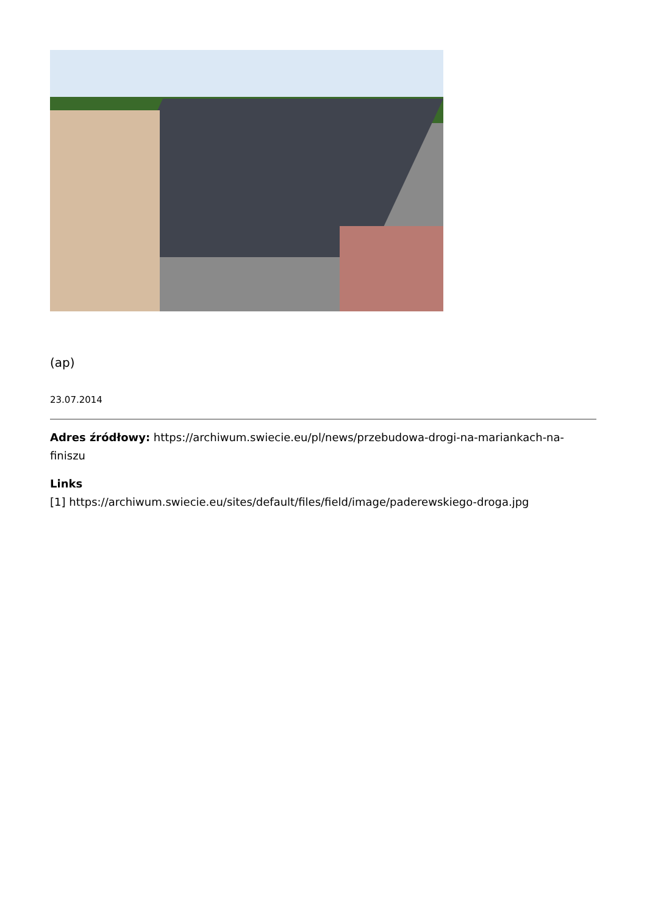(ap)
23.07.2014
Adres źródłowy: https://archiwum.swiecie.eu/pl/news/przebudowa-drogi-na-mariankach-na-finiszu
Links
[1] https://archiwum.swiecie.eu/sites/default/files/field/image/paderewskiego-droga.jpg